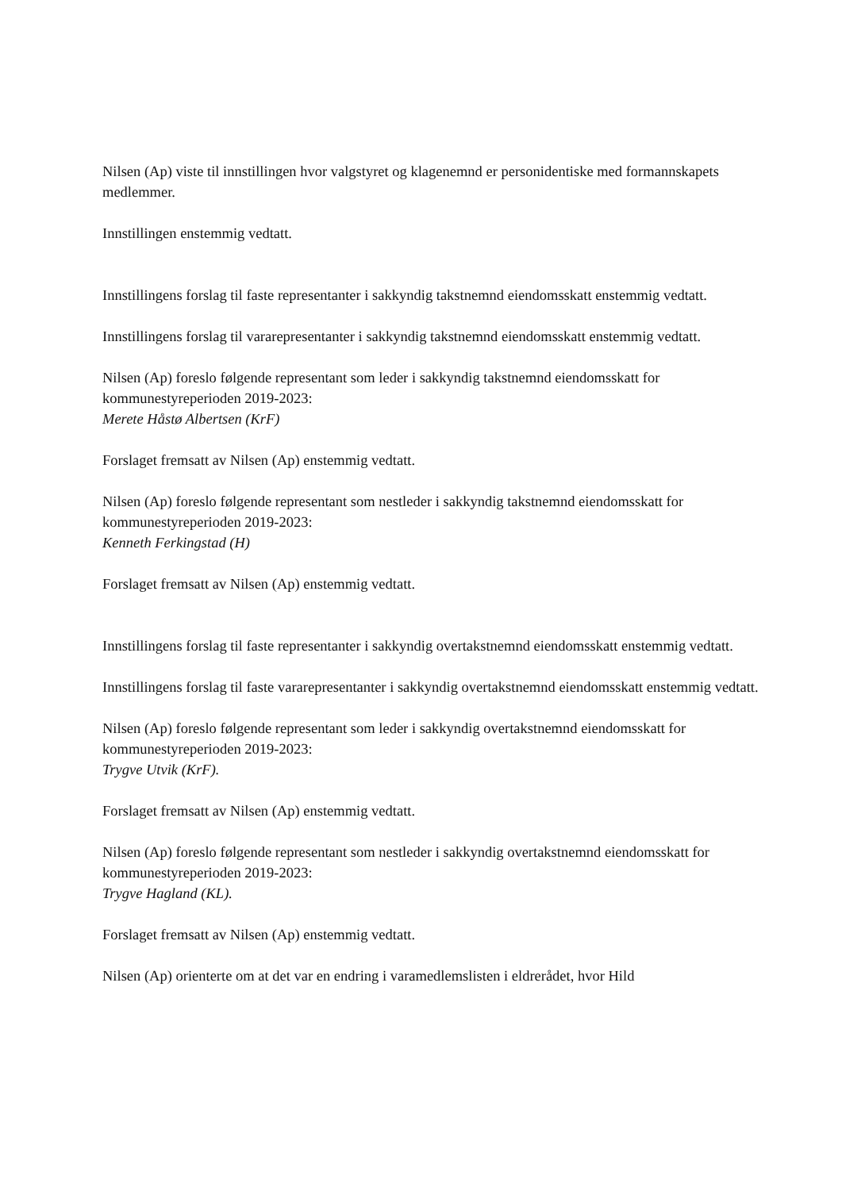Nilsen (Ap) viste til innstillingen hvor valgstyret og klagenemnd er personidentiske med formannskapets medlemmer.
Innstillingen enstemmig vedtatt.
Innstillingens forslag til faste representanter i sakkyndig takstnemnd eiendomsskatt enstemmig vedtatt.
Innstillingens forslag til vararepresentanter i sakkyndig takstnemnd eiendomsskatt enstemmig vedtatt.
Nilsen (Ap) foreslo følgende representant som leder i sakkyndig takstnemnd eiendomsskatt for kommunestyreperioden 2019-2023:
Merete Håstø Albertsen (KrF)
Forslaget fremsatt av Nilsen (Ap) enstemmig vedtatt.
Nilsen (Ap) foreslo følgende representant som nestleder i sakkyndig takstnemnd eiendomsskatt for kommunestyreperioden 2019-2023:
Kenneth Ferkingstad (H)
Forslaget fremsatt av Nilsen (Ap) enstemmig vedtatt.
Innstillingens forslag til faste representanter i sakkyndig overtakstnemnd eiendomsskatt enstemmig vedtatt.
Innstillingens forslag til faste vararepresentanter i sakkyndig overtakstnemnd eiendomsskatt enstemmig vedtatt.
Nilsen (Ap) foreslo følgende representant som leder i sakkyndig overtakstnemnd eiendomsskatt for kommunestyreperioden 2019-2023:
Trygve Utvik (KrF).
Forslaget fremsatt av Nilsen (Ap) enstemmig vedtatt.
Nilsen (Ap) foreslo følgende representant som nestleder i sakkyndig overtakstnemnd eiendomsskatt for kommunestyreperioden 2019-2023:
Trygve Hagland (KL).
Forslaget fremsatt av Nilsen (Ap) enstemmig vedtatt.
Nilsen (Ap) orienterte om at det var en endring i varamedlemslisten i eldrerådet, hvor Hild